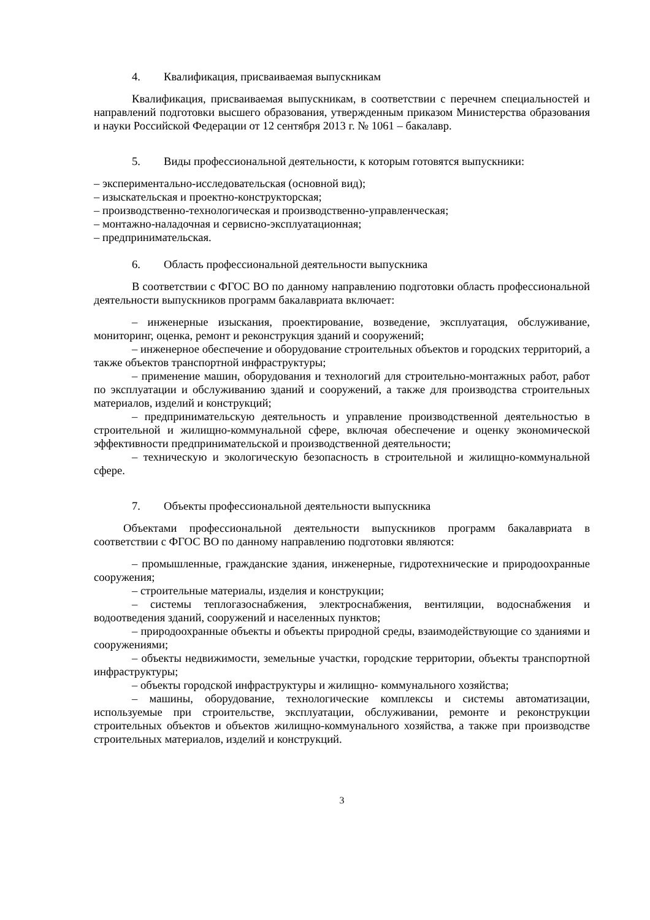4. Квалификация, присваиваемая выпускникам
Квалификация, присваиваемая выпускникам, в соответствии с перечнем специальностей и направлений подготовки высшего образования, утвержденным приказом Министерства образования и науки Российской Федерации от 12 сентября 2013 г. № 1061 – бакалавр.
5. Виды профессиональной деятельности, к которым готовятся выпускники:
– экспериментально-исследовательская (основной вид);
– изыскательская и проектно-конструкторская;
– производственно-технологическая и производственно-управленческая;
– монтажно-наладочная и сервисно-эксплуатационная;
– предпринимательская.
6. Область профессиональной деятельности выпускника
В соответствии с ФГОС ВО по данному направлению подготовки область профессиональной деятельности выпускников программ бакалавриата включает:
– инженерные изыскания, проектирование, возведение, эксплуатация, обслуживание, мониторинг, оценка, ремонт и реконструкция зданий и сооружений;
– инженерное обеспечение и оборудование строительных объектов и городских территорий, а также объектов транспортной инфраструктуры;
– применение машин, оборудования и технологий для строительно-монтажных работ, работ по эксплуатации и обслуживанию зданий и сооружений, а также для производства строительных материалов, изделий и конструкций;
– предпринимательскую деятельность и управление производственной деятельностью в строительной и жилищно-коммунальной сфере, включая обеспечение и оценку экономической эффективности предпринимательской и производственной деятельности;
– техническую и экологическую безопасность в строительной и жилищно-коммунальной сфере.
7. Объекты профессиональной деятельности выпускника
Объектами профессиональной деятельности выпускников программ бакалавриата в соответствии с ФГОС ВО по данному направлению подготовки являются:
– промышленные, гражданские здания, инженерные, гидротехнические и природоохранные сооружения;
– строительные материалы, изделия и конструкции;
– системы теплогазоснабжения, электроснабжения, вентиляции, водоснабжения и водоотведения зданий, сооружений и населенных пунктов;
– природоохранные объекты и объекты природной среды, взаимодействующие со зданиями и сооружениями;
– объекты недвижимости, земельные участки, городские территории, объекты транспортной инфраструктуры;
– объекты городской инфраструктуры и жилищно- коммунального хозяйства;
– машины, оборудование, технологические комплексы и системы автоматизации, используемые при строительстве, эксплуатации, обслуживании, ремонте и реконструкции строительных объектов и объектов жилищно-коммунального хозяйства, а также при производстве строительных материалов, изделий и конструкций.
3